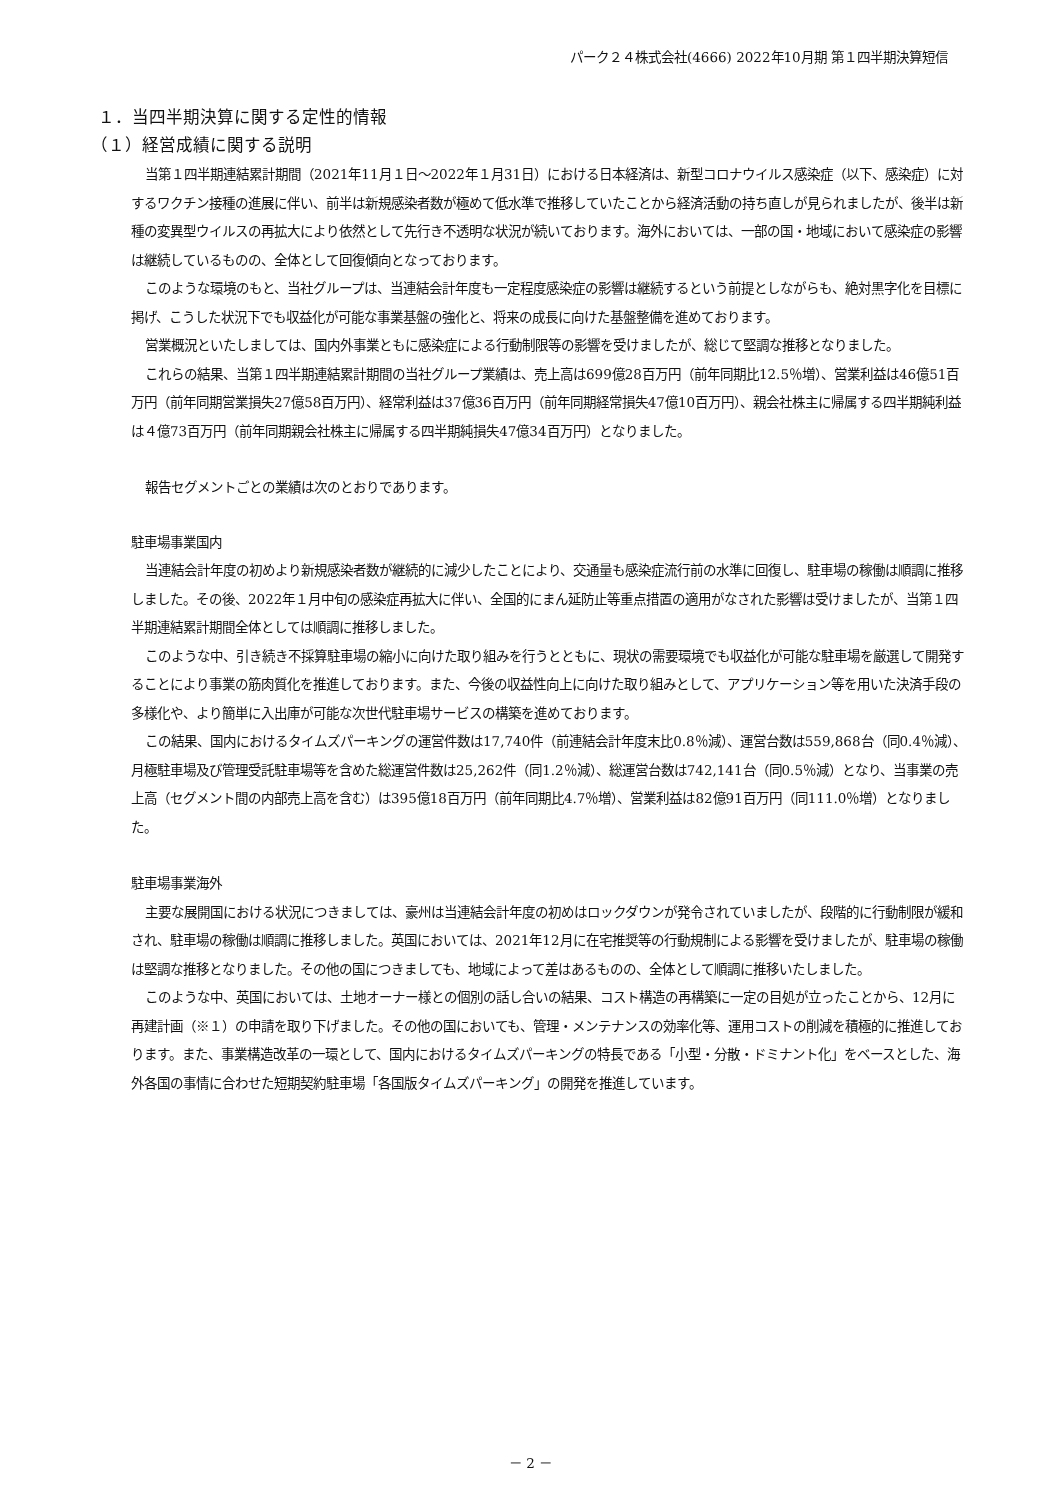パーク２４株式会社(4666) 2022年10月期 第１四半期決算短信
１．当四半期決算に関する定性的情報
（１）経営成績に関する説明
当第１四半期連結累計期間（2021年11月１日～2022年１月31日）における日本経済は、新型コロナウイルス感染症（以下、感染症）に対するワクチン接種の進展に伴い、前半は新規感染者数が極めて低水準で推移していたことから経済活動の持ち直しが見られましたが、後半は新種の変異型ウイルスの再拡大により依然として先行き不透明な状況が続いております。海外においては、一部の国・地域において感染症の影響は継続しているものの、全体として回復傾向となっております。
このような環境のもと、当社グループは、当連結会計年度も一定程度感染症の影響は継続するという前提としながらも、絶対黒字化を目標に掲げ、こうした状況下でも収益化が可能な事業基盤の強化と、将来の成長に向けた基盤整備を進めております。
営業概況といたしましては、国内外事業ともに感染症による行動制限等の影響を受けましたが、総じて堅調な推移となりました。
これらの結果、当第１四半期連結累計期間の当社グループ業績は、売上高は699億28百万円（前年同期比12.5％増）、営業利益は46億51百万円（前年同期営業損失27億58百万円）、経常利益は37億36百万円（前年同期経常損失47億10百万円）、親会社株主に帰属する四半期純利益は４億73百万円（前年同期親会社株主に帰属する四半期純損失47億34百万円）となりました。
報告セグメントごとの業績は次のとおりであります。
駐車場事業国内
当連結会計年度の初めより新規感染者数が継続的に減少したことにより、交通量も感染症流行前の水準に回復し、駐車場の稼働は順調に推移しました。その後、2022年１月中旬の感染症再拡大に伴い、全国的にまん延防止等重点措置の適用がなされた影響は受けましたが、当第１四半期連結累計期間全体としては順調に推移しました。
このような中、引き続き不採算駐車場の縮小に向けた取り組みを行うとともに、現状の需要環境でも収益化が可能な駐車場を厳選して開発することにより事業の筋肉質化を推進しております。また、今後の収益性向上に向けた取り組みとして、アプリケーション等を用いた決済手段の多様化や、より簡単に入出庫が可能な次世代駐車場サービスの構築を進めております。
この結果、国内におけるタイムズパーキングの運営件数は17,740件（前連結会計年度末比0.8％減）、運営台数は559,868台（同0.4％減）、月極駐車場及び管理受託駐車場等を含めた総運営件数は25,262件（同1.2％減）、総運営台数は742,141台（同0.5％減）となり、当事業の売上高（セグメント間の内部売上高を含む）は395億18百万円（前年同期比4.7％増）、営業利益は82億91百万円（同111.0％増）となりました。
駐車場事業海外
主要な展開国における状況につきましては、豪州は当連結会計年度の初めはロックダウンが発令されていましたが、段階的に行動制限が緩和され、駐車場の稼働は順調に推移しました。英国においては、2021年12月に在宅推奨等の行動規制による影響を受けましたが、駐車場の稼働は堅調な推移となりました。その他の国につきましても、地域によって差はあるものの、全体として順調に推移いたしました。
このような中、英国においては、土地オーナー様との個別の話し合いの結果、コスト構造の再構築に一定の目処が立ったことから、12月に再建計画（※１）の申請を取り下げました。その他の国においても、管理・メンテナンスの効率化等、運用コストの削減を積極的に推進しております。また、事業構造改革の一環として、国内におけるタイムズパーキングの特長である「小型・分散・ドミナント化」をベースとした、海外各国の事情に合わせた短期契約駐車場「各国版タイムズパーキング」の開発を推進しています。
－ 2 －